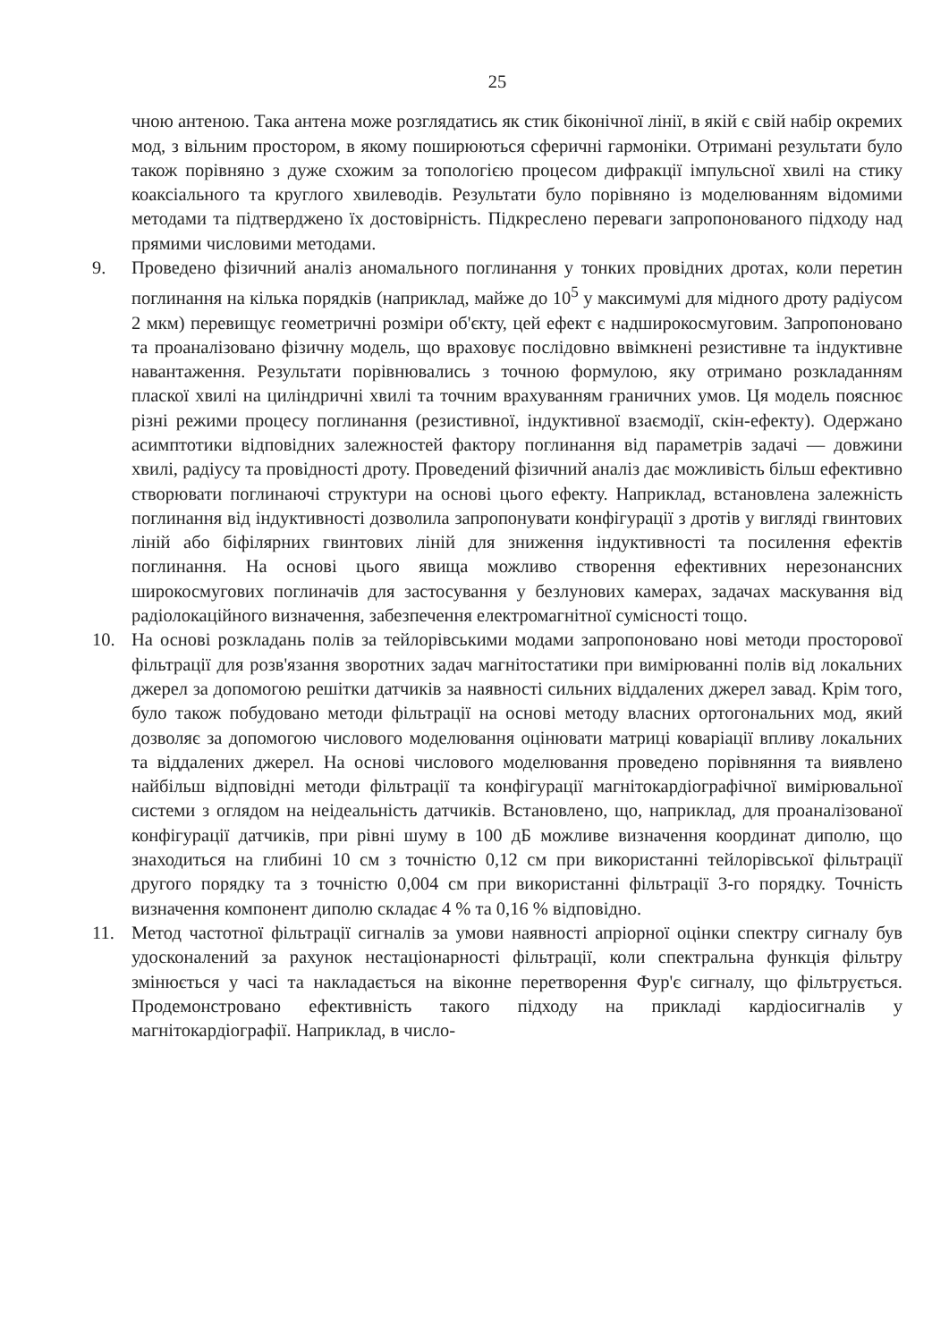25
чною антеною. Така антена може розглядатись як стик біконічної лінії, в якій є свій набір окремих мод, з вільним простором, в якому поширюються сферичні гармоніки. Отримані результати було також порівняно з дуже схожим за топологією процесом дифракції імпульсної хвилі на стику коаксіального та круглого хвилеводів. Результати було порівняно із моделюванням відомими методами та підтверджено їх достовірність. Підкреслено переваги запропонованого підходу над прямими числовими методами.
9. Проведено фізичний аналіз аномального поглинання у тонких провідних дротах, коли перетин поглинання на кілька порядків (наприклад, майже до 10<sup>5</sup> у максимумі для мідного дроту радіусом 2 мкм) перевищує геометричні розміри об'єкту, цей ефект є надширокосмуговим. Запропоновано та проаналізовано фізичну модель, що враховує послідовно ввімкнені резистивне та індуктивне навантаження. Результати порівнювались з точною формулою, яку отримано розкладанням пласкої хвилі на циліндричні хвилі та точним врахуванням граничних умов. Ця модель пояснює різні режими процесу поглинання (резистивної, індуктивної взаємодії, скін-ефекту). Одержано асимптотики відповідних залежностей фактору поглинання від параметрів задачі — довжини хвилі, радіусу та провідності дроту. Проведений фізичний аналіз дає можливість більш ефективно створювати поглинаючі структури на основі цього ефекту. Наприклад, встановлена залежність поглинання від індуктивності дозволила запропонувати конфігурації з дротів у вигляді гвинтових ліній або біфілярних гвинтових ліній для зниження індуктивності та посилення ефектів поглинання. На основі цього явища можливо створення ефективних нерезонансних широкосмугових поглиначів для застосування у безлунових камерах, задачах маскування від радіолокаційного визначення, забезпечення електромагнітної сумісності тощо.
10. На основі розкладань полів за тейлорівськими модами запропоновано нові методи просторової фільтрації для розв'язання зворотних задач магнітостатики при вимірюванні полів від локальних джерел за допомогою решітки датчиків за наявності сильних віддалених джерел завад. Крім того, було також побудовано методи фільтрації на основі методу власних ортогональних мод, який дозволяє за допомогою числового моделювання оцінювати матриці коваріації впливу локальних та віддалених джерел. На основі числового моделювання проведено порівняння та виявлено найбільш відповідні методи фільтрації та конфігурації магнітокардіографічної вимірювальної системи з оглядом на неідеальність датчиків. Встановлено, що, наприклад, для проаналізованої конфігурації датчиків, при рівні шуму в 100 дБ можливе визначення координат диполю, що знаходиться на глибині 10 см з точністю 0,12 см при використанні тейлорівської фільтрації другого порядку та з точністю 0,004 см при використанні фільтрації 3-го порядку. Точність визначення компонент диполю складає 4 % та 0,16 % відповідно.
11. Метод частотної фільтрації сигналів за умови наявності апріорної оцінки спектру сигналу був удосконалений за рахунок нестаціонарності фільтрації, коли спектральна функція фільтру змінюється у часі та накладається на віконне перетворення Фур'є сигналу, що фільтрується. Продемонстровано ефективність такого підходу на прикладі кардіосигналів у магнітокардіографії. Наприклад, в число-